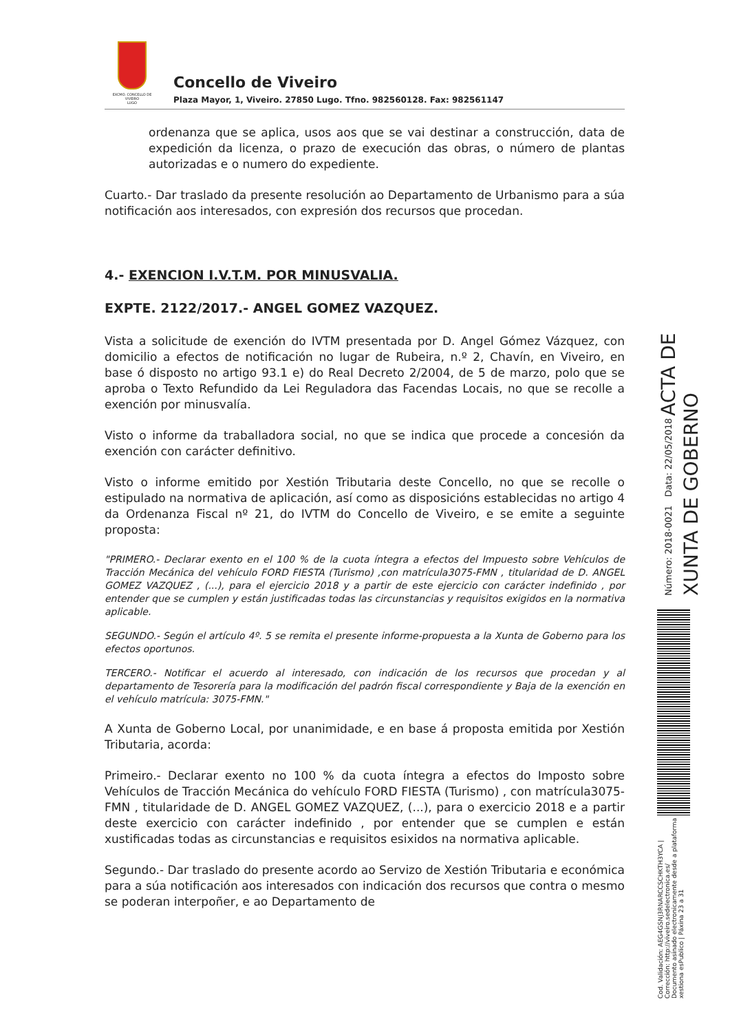EXCMO. CONCELLO DE
VIVEIRO
LUGO
Concello de Viveiro
Plaza Mayor, 1, Viveiro. 27850 Lugo. Tfno. 982560128. Fax: 982561147
ordenanza que se aplica, usos aos que se vai destinar a construcción, data de expedición da licenza, o prazo de execución das obras, o número de plantas autorizadas e o numero do expediente.
Cuarto.- Dar traslado da presente resolución ao Departamento de Urbanismo para a súa notificación aos interesados, con expresión dos recursos que procedan.
4.- EXENCION I.V.T.M. POR MINUSVALIA.
EXPTE. 2122/2017.- ANGEL GOMEZ VAZQUEZ.
Vista a solicitude de exención do IVTM presentada por D. Angel Gómez Vázquez, con domicilio a efectos de notificación no lugar de Rubeira, n.º 2, Chavín, en Viveiro, en base ó disposto no artigo 93.1 e) do Real Decreto 2/2004, de 5 de marzo, polo que se aproba o Texto Refundido da Lei Reguladora das Facendas Locais, no que se recolle a exención por minusvalía.
Visto o informe da traballadora social, no que se indica que procede a concesión da exención con carácter definitivo.
Visto o informe emitido por Xestión Tributaria deste Concello, no que se recolle o estipulado na normativa de aplicación, así como as disposicións establecidas no artigo 4 da Ordenanza Fiscal nº 21, do IVTM do Concello de Viveiro, e se emite a seguinte proposta:
"PRIMERO.- Declarar exento en el 100 % de la cuota íntegra a efectos del Impuesto sobre Vehículos de Tracción Mecánica del vehículo FORD FIESTA (Turismo) ,con matrícula3075-FMN , titularidad de D. ANGEL GOMEZ VAZQUEZ , (...), para el ejercicio 2018 y a partir de este ejercicio con carácter indefinido , por entender que se cumplen y están justificadas todas las circunstancias y requisitos exigidos en la normativa aplicable.
SEGUNDO.- Según el artículo 4º. 5 se remita el presente informe-propuesta a la Xunta de Goberno para los efectos oportunos.
TERCERO.- Notificar el acuerdo al interesado, con indicación de los recursos que procedan y al departamento de Tesorería para la modificación del padrón fiscal correspondiente y Baja de la exención en el vehículo matrícula: 3075-FMN."
A Xunta de Goberno Local, por unanimidade, e en base á proposta emitida por Xestión Tributaria, acorda:
Primeiro.- Declarar exento no 100 % da cuota íntegra a efectos do Imposto sobre Vehículos de Tracción Mecánica do vehículo FORD FIESTA (Turismo) , con matrícula3075-FMN , titularidade de D. ANGEL GOMEZ VAZQUEZ, (...), para o exercicio 2018 e a partir deste exercicio con carácter indefinido , por entender que se cumplen e están xustificadas todas as circunstancias e requisitos esixidos na normativa aplicable.
Segundo.- Dar traslado do presente acordo ao Servizo de Xestión Tributaria e económica para a súa notificación aos interesados con indicación dos recursos que contra o mesmo se poderan interpoñer, e ao Departamento de
Cod. Validación: AEG4GSNJ3RNARCCSCHKTH3YCA | Corrección: http://viveiro.sedelectronica.es/
Documento asinado electronicamente desde a plataforma xestiona esPublico | Páxina 23 a 31
Número: 2018-0021 Data: 22/05/2018 ACTA DE XUNTA DE GOBERNO